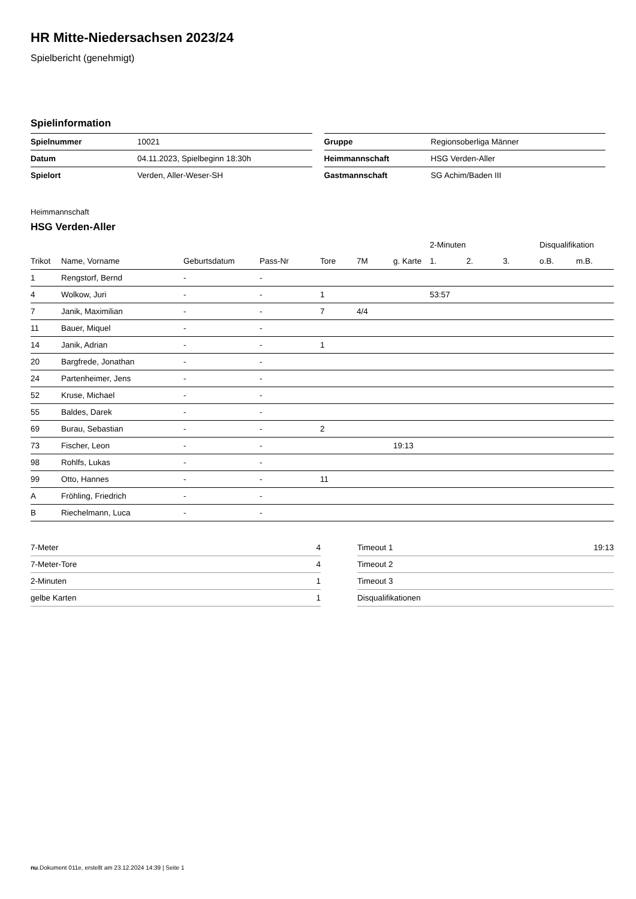HR Mitte-Niedersachsen 2023/24
Spielbericht (genehmigt)
Spielinformation
| Spielnummer | 10021 |
| Datum | 04.11.2023, Spielbeginn 18:30h |
| Spielort | Verden, Aller-Weser-SH |
| Gruppe | Regionsoberliga Männer |
| Heimmannschaft | HSG Verden-Aller |
| Gastmannschaft | SG Achim/Baden III |
Heimmannschaft
HSG Verden-Aller
| | | | | | | | 2-Minuten | | | Disqualifikation | |
| --- | --- | --- | --- | --- | --- | --- | --- | --- | --- | --- | --- |
| Trikot | Name, Vorname | Geburtsdatum | Pass-Nr | Tore | 7M | g. Karte | 1. | 2. | 3. | o.B. | m.B. |
| 1 | Rengstorf, Bernd | - | - | | | | | | | | |
| 4 | Wolkow, Juri | - | - | 1 | | | 53:57 | | | | |
| 7 | Janik, Maximilian | - | - | 7 | 4/4 | | | | | | |
| 11 | Bauer, Miquel | - | - | | | | | | | | |
| 14 | Janik, Adrian | - | - | 1 | | | | | | | |
| 20 | Bargfrede, Jonathan | - | - | | | | | | | | |
| 24 | Partenheimer, Jens | - | - | | | | | | | | |
| 52 | Kruse, Michael | - | - | | | | | | | | |
| 55 | Baldes, Darek | - | - | | | | | | | | |
| 69 | Burau, Sebastian | - | - | 2 | | | | | | | |
| 73 | Fischer, Leon | - | - | | | 19:13 | | | | | |
| 98 | Rohlfs, Lukas | - | - | | | | | | | | |
| 99 | Otto, Hannes | - | - | 11 | | | | | | | |
| A | Fröhling, Friedrich | - | - | | | | | | | | |
| B | Riechelmann, Luca | - | - | | | | | | | | |
| 7-Meter | 4 |
| 7-Meter-Tore | 4 |
| 2-Minuten | 1 |
| gelbe Karten | 1 |
| Timeout 1 | 19:13 |
| Timeout 2 | |
| Timeout 3 | |
| Disqualifikationen | |
nu.Dokument 011e, erstellt am 23.12.2024 14:39 | Seite 1